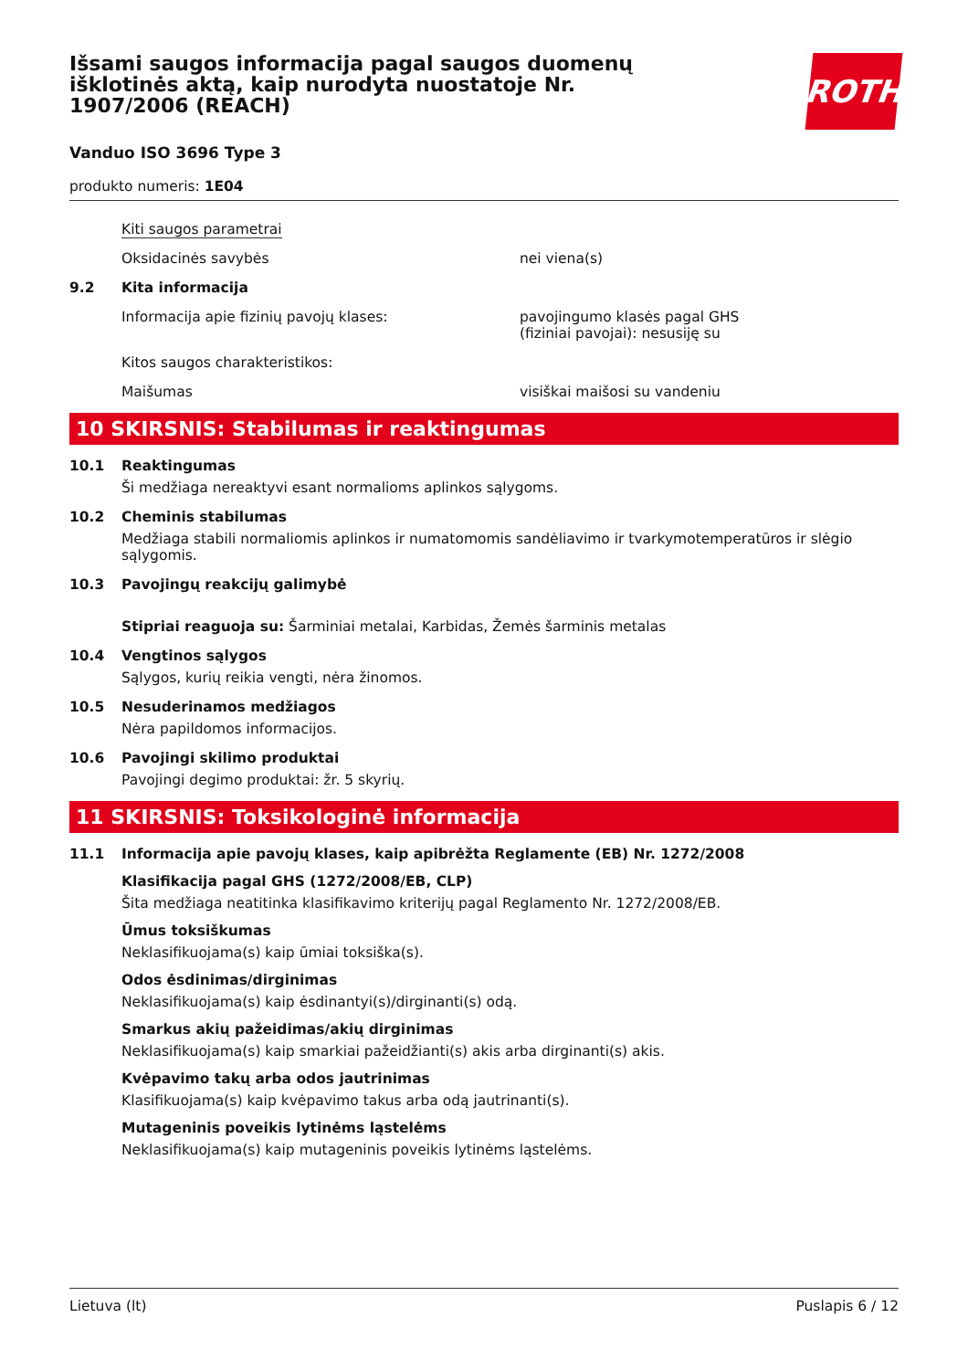Išsami saugos informacija pagal saugos duomenų išklotinės aktą, kaip nurodyta nuostatoje Nr. 1907/2006 (REACH)
ROTH
Vanduo ISO 3696 Type 3
produkto numeris: 1E04
Kiti saugos parametrai
Oksidacinės savybės nei viena(s)
9.2 Kita informacija
Informacija apie fizinių pavojų klases: pavojingumo klasės pagal GHS
(fiziniai pavojai): nesusiję su
Kitos saugos charakteristikos:
Maišumas visiškai maišosi su vandeniu
10 SKIRSNIS: Stabilumas ir reaktingumas
10.1 Reaktingumas
Ši medžiaga nereaktyvi esant normalioms aplinkos sąlygoms.
10.2 Cheminis stabilumas
Medžiaga stabili normaliomis aplinkos ir numatomomis sandėliavimo ir tvarkymotemperatūros ir slėgio sąlygomis.
10.3 Pavojingų reakcijų galimybė
Stipriai reaguoja su: Šarminiai metalai, Karbidas, Žemės šarminis metalas
10.4 Vengtinos sąlygos
Sąlygos, kurių reikia vengti, nėra žinomos.
10.5 Nesuderinamos medžiagos
Nėra papildomos informacijos.
10.6 Pavojingi skilimo produktai
Pavojingi degimo produktai: žr. 5 skyrių.
11 SKIRSNIS: Toksikologinė informacija
11.1 Informacija apie pavojų klases, kaip apibrėžta Reglamente (EB) Nr. 1272/2008
Klasifikacija pagal GHS (1272/2008/EB, CLP)
Šita medžiaga neatitinka klasifikavimo kriterijų pagal Reglamento Nr. 1272/2008/EB.
Ūmus toksiškumas
Neklasifikuojama(s) kaip ūmiai toksiška(s).
Odos ėsdinimas/dirginimas
Neklasifikuojama(s) kaip ėsdinantyi(s)/dirginanti(s) odą.
Smarkus akių pažeidimas/akių dirginimas
Neklasifikuojama(s) kaip smarkiai pažeidžianti(s) akis arba dirginanti(s) akis.
Kvėpavimo takų arba odos jautrinimas
Klasifikuojama(s) kaip kvėpavimo takus arba odą jautrinanti(s).
Mutageninis poveikis lytinėms ląstelėms
Neklasifikuojama(s) kaip mutageninis poveikis lytinėms ląstelėms.
Lietuva (lt) Puslapis 6 / 12